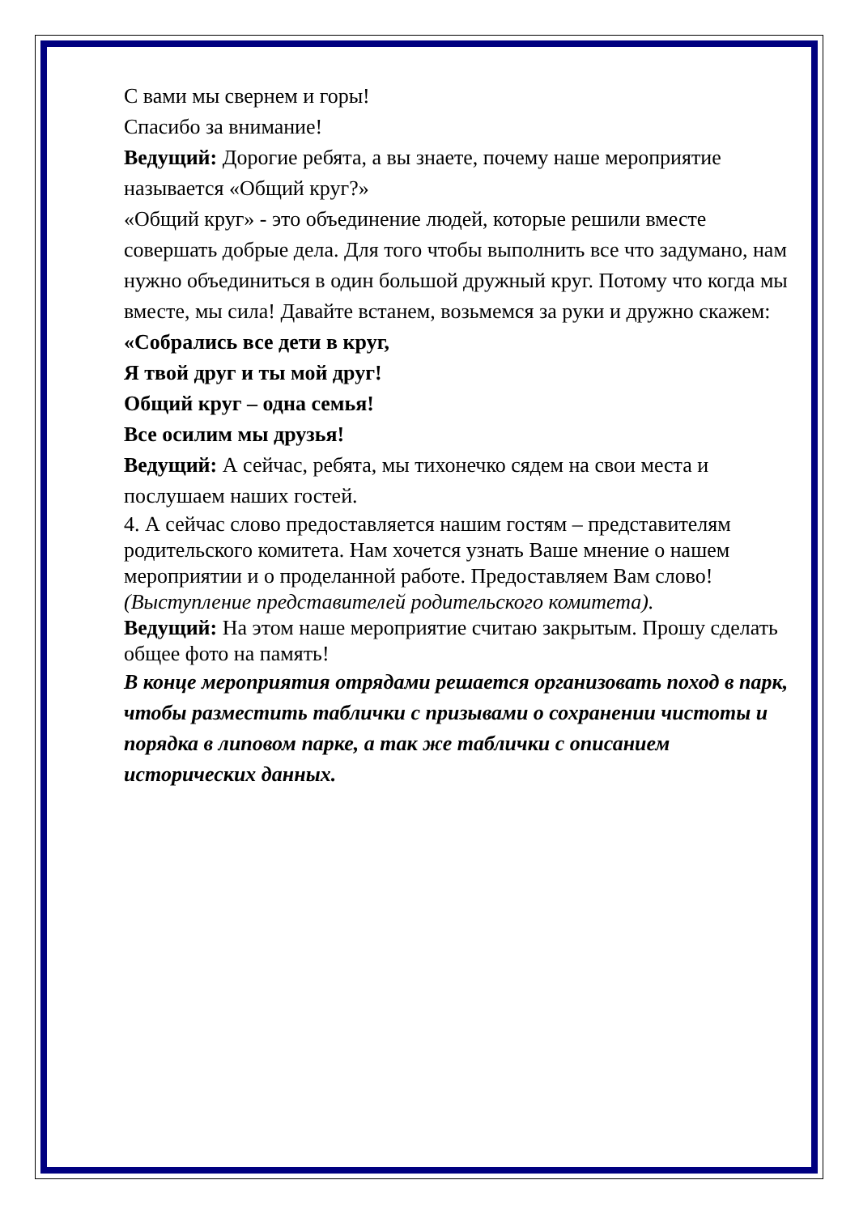С вами мы свернем и горы!
Спасибо за внимание!
Ведущий: Дорогие ребята, а вы знаете, почему наше мероприятие называется «Общий круг?»
«Общий круг» - это объединение людей, которые решили вместе совершать добрые дела. Для того чтобы выполнить все что задумано, нам нужно объединиться в один большой дружный круг. Потому что когда мы вместе, мы сила! Давайте встанем, возьмемся за руки и дружно скажем:
«Собрались все дети в круг,
Я твой друг и ты мой друг!
Общий круг – одна семья!
Все осилим мы друзья!
Ведущий: А сейчас, ребята, мы тихонечко сядем на свои места и послушаем наших гостей.
4. А сейчас слово предоставляется нашим гостям – представителям родительского комитета. Нам хочется узнать Ваше мнение о нашем мероприятии и о проделанной работе. Предоставляем Вам слово! (Выступление представителей родительского комитета).
Ведущий: На этом наше мероприятие считаю закрытым. Прошу сделать общее фото на память!
В конце мероприятия отрядами решается организовать поход в парк, чтобы разместить таблички с призывами о сохранении чистоты и порядка в липовом парке, а так же таблички с описанием исторических данных.